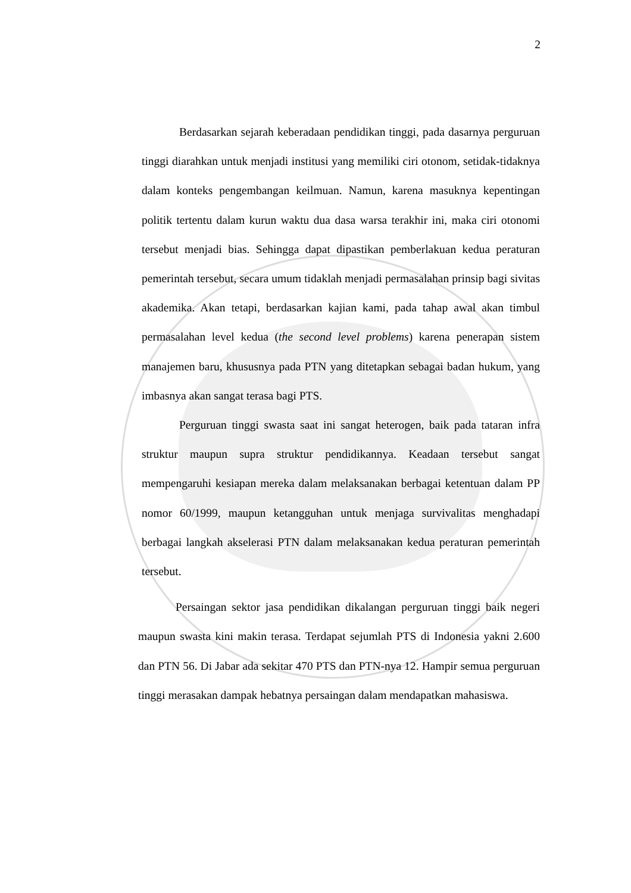2
Berdasarkan sejarah keberadaan pendidikan tinggi, pada dasarnya perguruan tinggi diarahkan untuk menjadi institusi yang memiliki ciri otonom, setidak-tidaknya dalam konteks pengembangan keilmuan. Namun, karena masuknya kepentingan politik tertentu dalam kurun waktu dua dasa warsa terakhir ini, maka ciri otonomi tersebut menjadi bias. Sehingga dapat dipastikan pemberlakuan kedua peraturan pemerintah tersebut, secara umum tidaklah menjadi permasalahan prinsip bagi sivitas akademika. Akan tetapi, berdasarkan kajian kami, pada tahap awal akan timbul permasalahan level kedua (the second level problems) karena penerapan sistem manajemen baru, khususnya pada PTN yang ditetapkan sebagai badan hukum, yang imbasnya akan sangat terasa bagi PTS.
Perguruan tinggi swasta saat ini sangat heterogen, baik pada tataran infra struktur maupun supra struktur pendidikannya. Keadaan tersebut sangat mempengaruhi kesiapan mereka dalam melaksanakan berbagai ketentuan dalam PP nomor 60/1999, maupun ketangguhan untuk menjaga survivalitas menghadapi berbagai langkah akselerasi PTN dalam melaksanakan kedua peraturan pemerintah tersebut.
Persaingan sektor jasa pendidikan dikalangan perguruan tinggi baik negeri maupun swasta kini makin terasa. Terdapat sejumlah PTS di Indonesia yakni 2.600 dan PTN 56. Di Jabar ada sekitar 470 PTS dan PTN-nya 12. Hampir semua perguruan tinggi merasakan dampak hebatnya persaingan dalam mendapatkan mahasiswa.